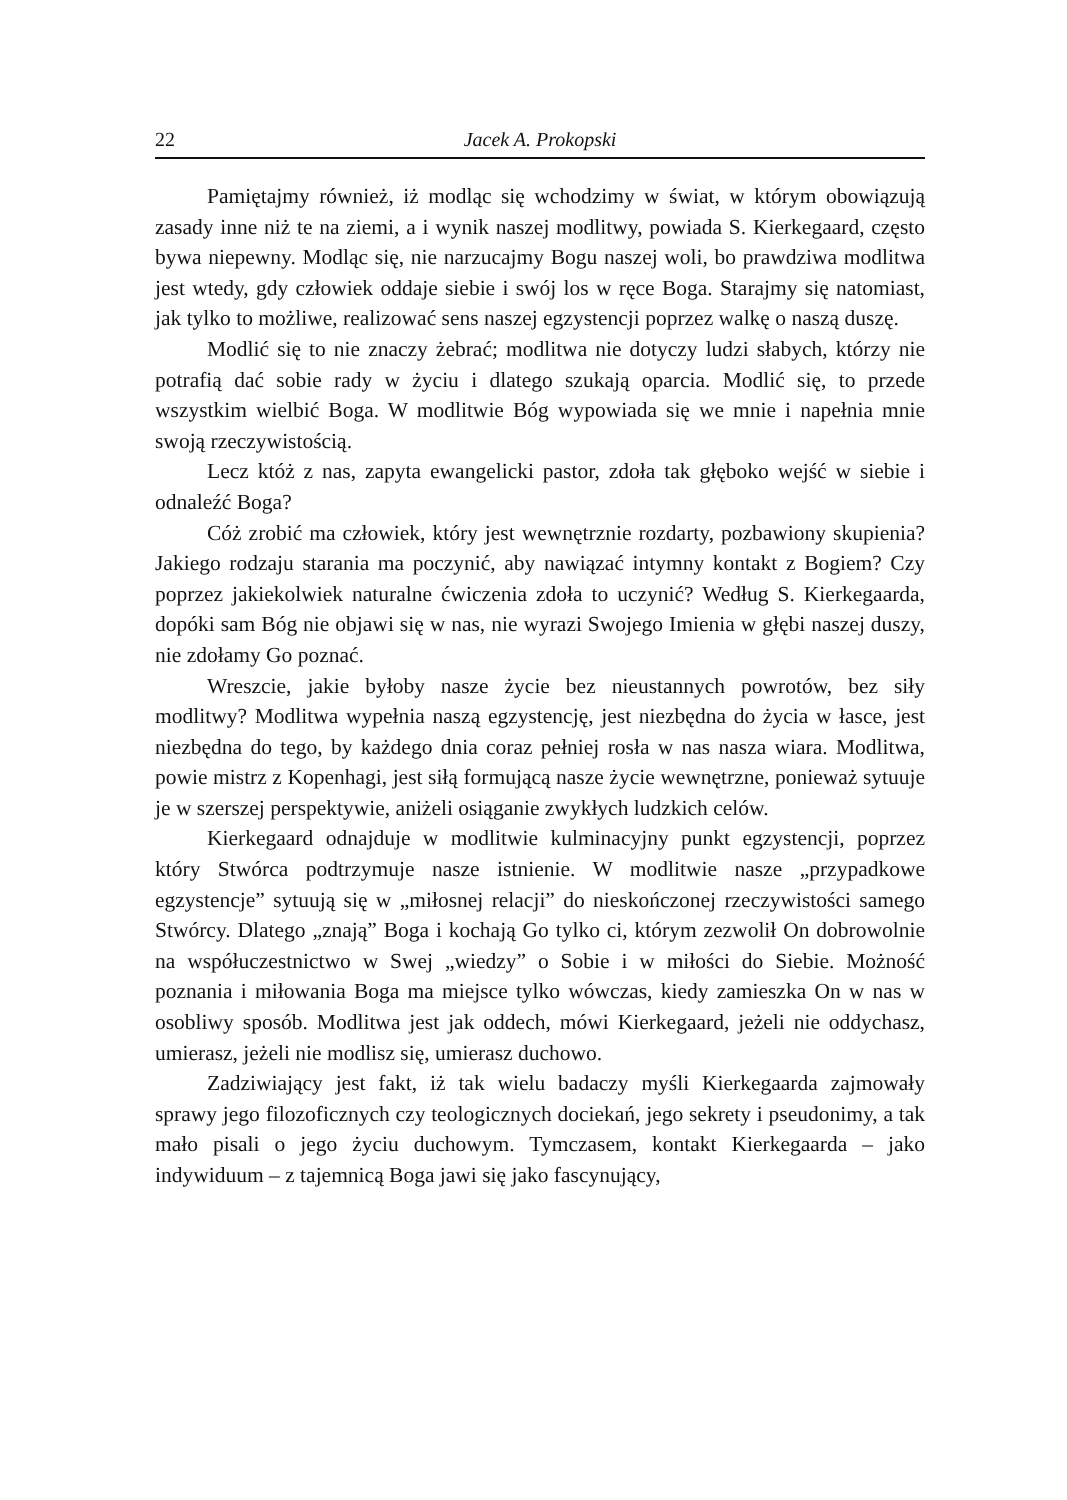22 Jacek A. Prokopski
Pamiętajmy również, iż modląc się wchodzimy w świat, w którym obowiązują zasady inne niż te na ziemi, a i wynik naszej modlitwy, powiada S. Kierkegaard, często bywa niepewny. Modląc się, nie narzucajmy Bogu naszej woli, bo prawdziwa modlitwa jest wtedy, gdy człowiek oddaje siebie i swój los w ręce Boga. Starajmy się natomiast, jak tylko to możliwe, realizować sens naszej egzystencji poprzez walkę o naszą duszę.
Modlić się to nie znaczy żebrać; modlitwa nie dotyczy ludzi słabych, którzy nie potrafią dać sobie rady w życiu i dlatego szukają oparcia. Modlić się, to przede wszystkim wielbić Boga. W modlitwie Bóg wypowiada się we mnie i napełnia mnie swoją rzeczywistością.
Lecz któż z nas, zapyta ewangelicki pastor, zdoła tak głęboko wejść w siebie i odnaleźć Boga?
Cóż zrobić ma człowiek, który jest wewnętrznie rozdarty, pozbawiony skupienia? Jakiego rodzaju starania ma poczynić, aby nawiązać intymny kontakt z Bogiem? Czy poprzez jakiekolwiek naturalne ćwiczenia zdoła to uczynić? Według S. Kierkegaarda, dopóki sam Bóg nie objawi się w nas, nie wyrazi Swojego Imienia w głębi naszej duszy, nie zdołamy Go poznać.
Wreszcie, jakie byłoby nasze życie bez nieustannych powrotów, bez siły modlitwy? Modlitwa wypełnia naszą egzystencję, jest niezbędna do życia w łasce, jest niezbędna do tego, by każdego dnia coraz pełniej rosła w nas nasza wiara. Modlitwa, powie mistrz z Kopenhagi, jest siłą formującą nasze życie wewnętrzne, ponieważ sytuuje je w szerszej perspektywie, aniżeli osiąganie zwykłych ludzkich celów.
Kierkegaard odnajduje w modlitwie kulminacyjny punkt egzystencji, poprzez który Stwórca podtrzymuje nasze istnienie. W modlitwie nasze „przypadkowe egzystencje” sytuują się w „miłosnej relacji” do nieskończonej rzeczywistości samego Stwórcy. Dlatego „znają” Boga i kochają Go tylko ci, którym zezwolił On dobrowolnie na współuczestnictwo w Swej „wiedzy” o Sobie i w miłości do Siebie. Możność poznania i miłowania Boga ma miejsce tylko wówczas, kiedy zamieszka On w nas w osobliwy sposób. Modlitwa jest jak oddech, mówi Kierkegaard, jeżeli nie oddychasz, umierasz, jeżeli nie modlisz się, umierasz duchowo.
Zadziwiający jest fakt, iż tak wielu badaczy myśli Kierkegaarda zajmowały sprawy jego filozoficznych czy teologicznych dociekań, jego sekrety i pseudonimy, a tak mało pisali o jego życiu duchowym. Tymczasem, kontakt Kierkegaarda – jako indywiduum – z tajemnicą Boga jawi się jako fascynujący,